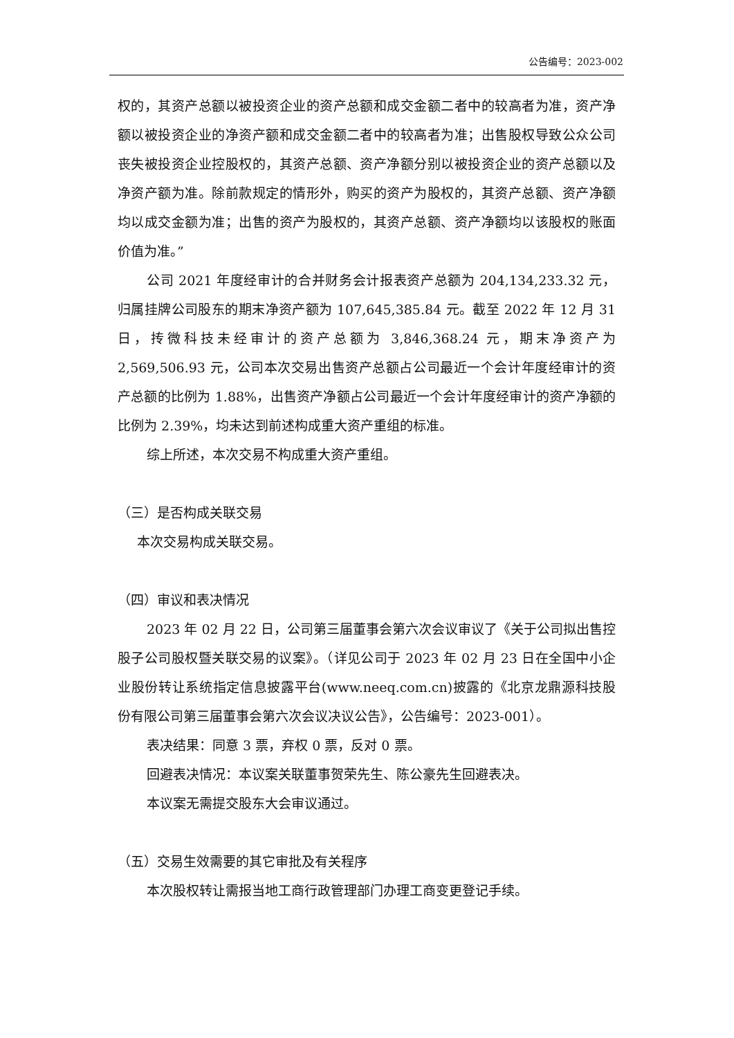公告编号：2023-002
权的，其资产总额以被投资企业的资产总额和成交金额二者中的较高者为准，资产净额以被投资企业的净资产额和成交金额二者中的较高者为准；出售股权导致公众公司丧失被投资企业控股权的，其资产总额、资产净额分别以被投资企业的资产总额以及净资产额为准。除前款规定的情形外，购买的资产为股权的，其资产总额、资产净额均以成交金额为准；出售的资产为股权的，其资产总额、资产净额均以该股权的账面价值为准。”
公司 2021 年度经审计的合并财务会计报表资产总额为 204,134,233.32 元，归属挂牌公司股东的期末净资产额为 107,645,385.84 元。截至 2022 年 12 月 31 日，抟微科技未经审计的资产总额为 3,846,368.24 元，期末净资产为 2,569,506.93 元，公司本次交易出售资产总额占公司最近一个会计年度经审计的资产总额的比例为 1.88%，出售资产净额占公司最近一个会计年度经审计的资产净额的比例为 2.39%，均未达到前述构成重大资产重组的标准。
综上所述，本次交易不构成重大资产重组。
（三）是否构成关联交易
本次交易构成关联交易。
（四）审议和表决情况
2023 年 02 月 22 日，公司第三届董事会第六次会议审议了《关于公司拟出售控股子公司股权暨关联交易的议案》。（详见公司于 2023 年 02 月 23 日在全国中小企业股份转让系统指定信息披露平台(www.neeq.com.cn)披露的《北京龙鼎源科技股份有限公司第三届董事会第六次会议决议公告》，公告编号：2023-001）。
表决结果：同意 3 票，弃权 0 票，反对 0 票。
回避表决情况：本议案关联董事贺荣先生、陈公豪先生回避表决。
本议案无需提交股东大会审议通过。
（五）交易生效需要的其它审批及有关程序
本次股权转让需报当地工商行政管理部门办理工商变更登记手续。